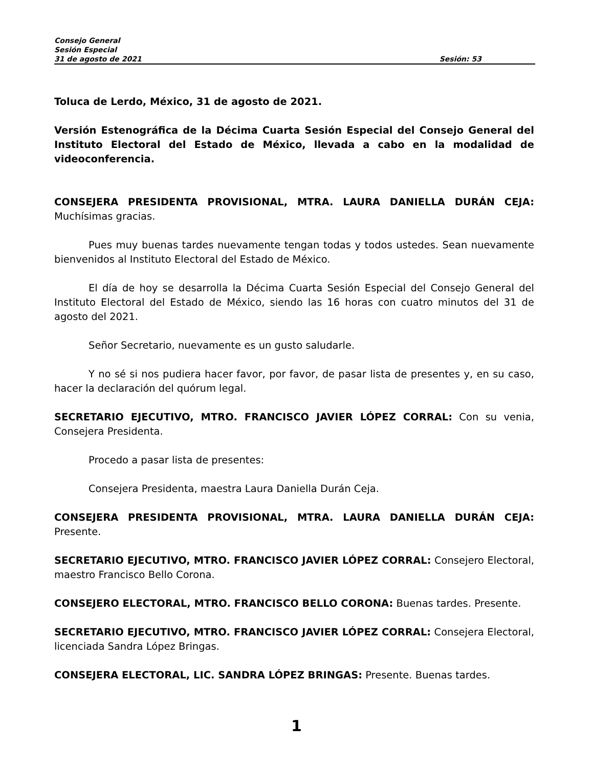Consejo General
Sesión Especial
31 de agosto de 2021 Sesión: 53
Toluca de Lerdo, México, 31 de agosto de 2021.
Versión Estenográfica de la Décima Cuarta Sesión Especial del Consejo General del Instituto Electoral del Estado de México, llevada a cabo en la modalidad de videoconferencia.
CONSEJERA PRESIDENTA PROVISIONAL, MTRA. LAURA DANIELLA DURÁN CEJA: Muchísimas gracias.
Pues muy buenas tardes nuevamente tengan todas y todos ustedes. Sean nuevamente bienvenidos al Instituto Electoral del Estado de México.
El día de hoy se desarrolla la Décima Cuarta Sesión Especial del Consejo General del Instituto Electoral del Estado de México, siendo las 16 horas con cuatro minutos del 31 de agosto del 2021.
Señor Secretario, nuevamente es un gusto saludarle.
Y no sé si nos pudiera hacer favor, por favor, de pasar lista de presentes y, en su caso, hacer la declaración del quórum legal.
SECRETARIO EJECUTIVO, MTRO. FRANCISCO JAVIER LÓPEZ CORRAL: Con su venia, Consejera Presidenta.
Procedo a pasar lista de presentes:
Consejera Presidenta, maestra Laura Daniella Durán Ceja.
CONSEJERA PRESIDENTA PROVISIONAL, MTRA. LAURA DANIELLA DURÁN CEJA: Presente.
SECRETARIO EJECUTIVO, MTRO. FRANCISCO JAVIER LÓPEZ CORRAL: Consejero Electoral, maestro Francisco Bello Corona.
CONSEJERO ELECTORAL, MTRO. FRANCISCO BELLO CORONA: Buenas tardes. Presente.
SECRETARIO EJECUTIVO, MTRO. FRANCISCO JAVIER LÓPEZ CORRAL: Consejera Electoral, licenciada Sandra López Bringas.
CONSEJERA ELECTORAL, LIC. SANDRA LÓPEZ BRINGAS: Presente. Buenas tardes.
1